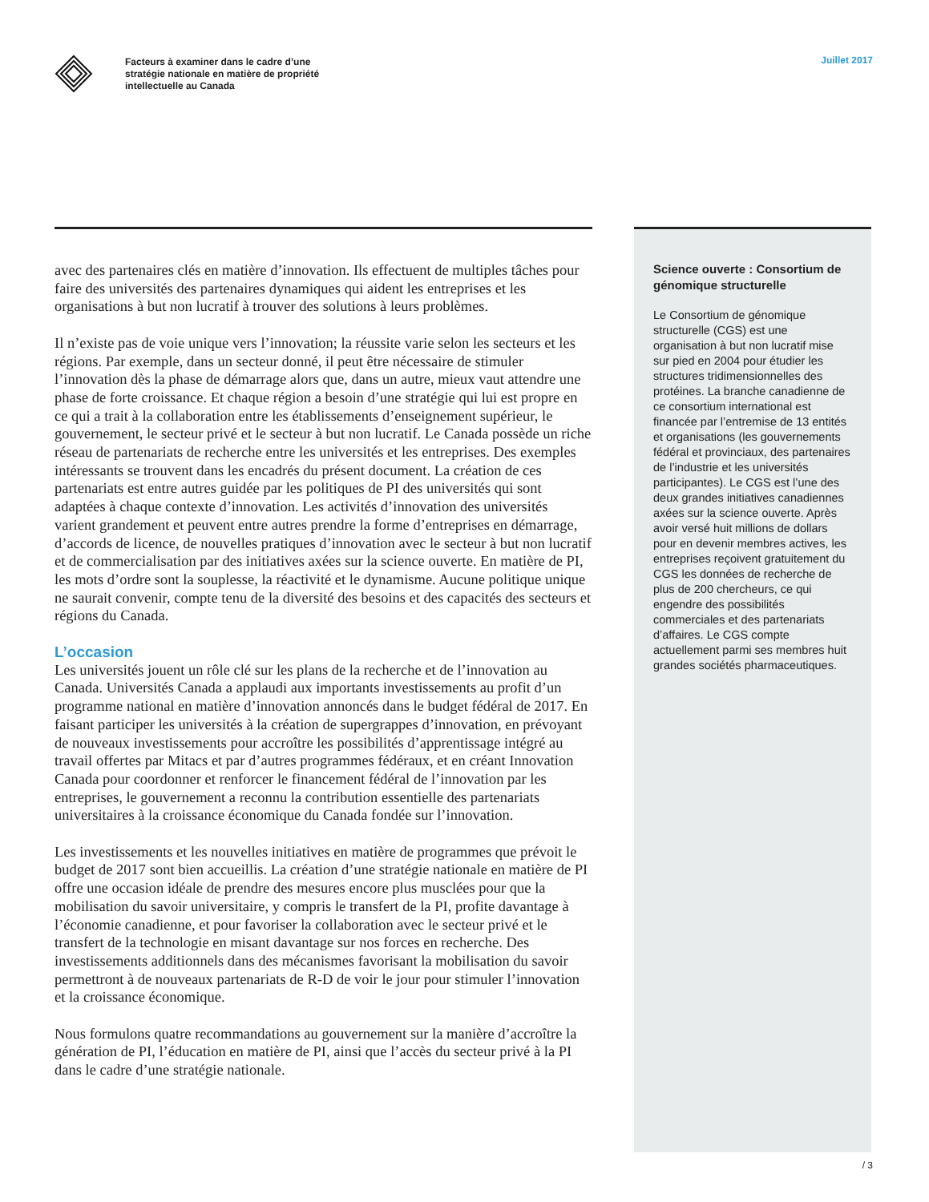Facteurs à examiner dans le cadre d’une
stratégie nationale en matière de propriété
intellectuelle au Canada
Juillet 2017
avec des partenaires clés en matière d’innovation. Ils effectuent de multiples tâches pour faire des universités des partenaires dynamiques qui aident les entreprises et les organisations à but non lucratif à trouver des solutions à leurs problèmes.
Il n’existe pas de voie unique vers l’innovation; la réussite varie selon les secteurs et les régions. Par exemple, dans un secteur donné, il peut être nécessaire de stimuler l’innovation dès la phase de démarrage alors que, dans un autre, mieux vaut attendre une phase de forte croissance. Et chaque région a besoin d’une stratégie qui lui est propre en ce qui a trait à la collaboration entre les établissements d’enseignement supérieur, le gouvernement, le secteur privé et le secteur à but non lucratif. Le Canada possède un riche réseau de partenariats de recherche entre les universités et les entreprises. Des exemples intéressants se trouvent dans les encadrés du présent document. La création de ces partenariats est entre autres guidée par les politiques de PI des universités qui sont adaptées à chaque contexte d’innovation. Les activités d’innovation des universités varient grandement et peuvent entre autres prendre la forme d’entreprises en démarrage, d’accords de licence, de nouvelles pratiques d’innovation avec le secteur à but non lucratif et de commercialisation par des initiatives axées sur la science ouverte. En matière de PI, les mots d’ordre sont la souplesse, la réactivité et le dynamisme. Aucune politique unique ne saurait convenir, compte tenu de la diversité des besoins et des capacités des secteurs et régions du Canada.
L’occasion
Les universités jouent un rôle clé sur les plans de la recherche et de l’innovation au Canada. Universités Canada a applaudi aux importants investissements au profit d’un programme national en matière d’innovation annoncés dans le budget fédéral de 2017. En faisant participer les universités à la création de supergrappes d’innovation, en prévoyant de nouveaux investissements pour accroître les possibilités d’apprentissage intégré au travail offertes par Mitacs et par d’autres programmes fédéraux, et en créant Innovation Canada pour coordonner et renforcer le financement fédéral de l’innovation par les entreprises, le gouvernement a reconnu la contribution essentielle des partenariats universitaires à la croissance économique du Canada fondée sur l’innovation.
Les investissements et les nouvelles initiatives en matière de programmes que prévoit le budget de 2017 sont bien accueillis. La création d’une stratégie nationale en matière de PI offre une occasion idéale de prendre des mesures encore plus musclées pour que la mobilisation du savoir universitaire, y compris le transfert de la PI, profite davantage à l’économie canadienne, et pour favoriser la collaboration avec le secteur privé et le transfert de la technologie en misant davantage sur nos forces en recherche. Des investissements additionnels dans des mécanismes favorisant la mobilisation du savoir permettront à de nouveaux partenariats de R-D de voir le jour pour stimuler l’innovation et la croissance économique.
Nous formulons quatre recommandations au gouvernement sur la manière d’accroître la génération de PI, l’éducation en matière de PI, ainsi que l’accès du secteur privé à la PI dans le cadre d’une stratégie nationale.
Science ouverte : Consortium de génomique structurelle
Le Consortium de génomique structurelle (CGS) est une organisation à but non lucratif mise sur pied en 2004 pour étudier les structures tridimensionnelles des protéines. La branche canadienne de ce consortium international est financée par l’entremise de 13 entités et organisations (les gouvernements fédéral et provinciaux, des partenaires de l’industrie et les universités participantes). Le CGS est l’une des deux grandes initiatives canadiennes axées sur la science ouverte. Après avoir versé huit millions de dollars pour en devenir membres actives, les entreprises reçoivent gratuitement du CGS les données de recherche de plus de 200 chercheurs, ce qui engendre des possibilités commerciales et des partenariats d’affaires. Le CGS compte actuellement parmi ses membres huit grandes sociétés pharmaceutiques.
/ 3